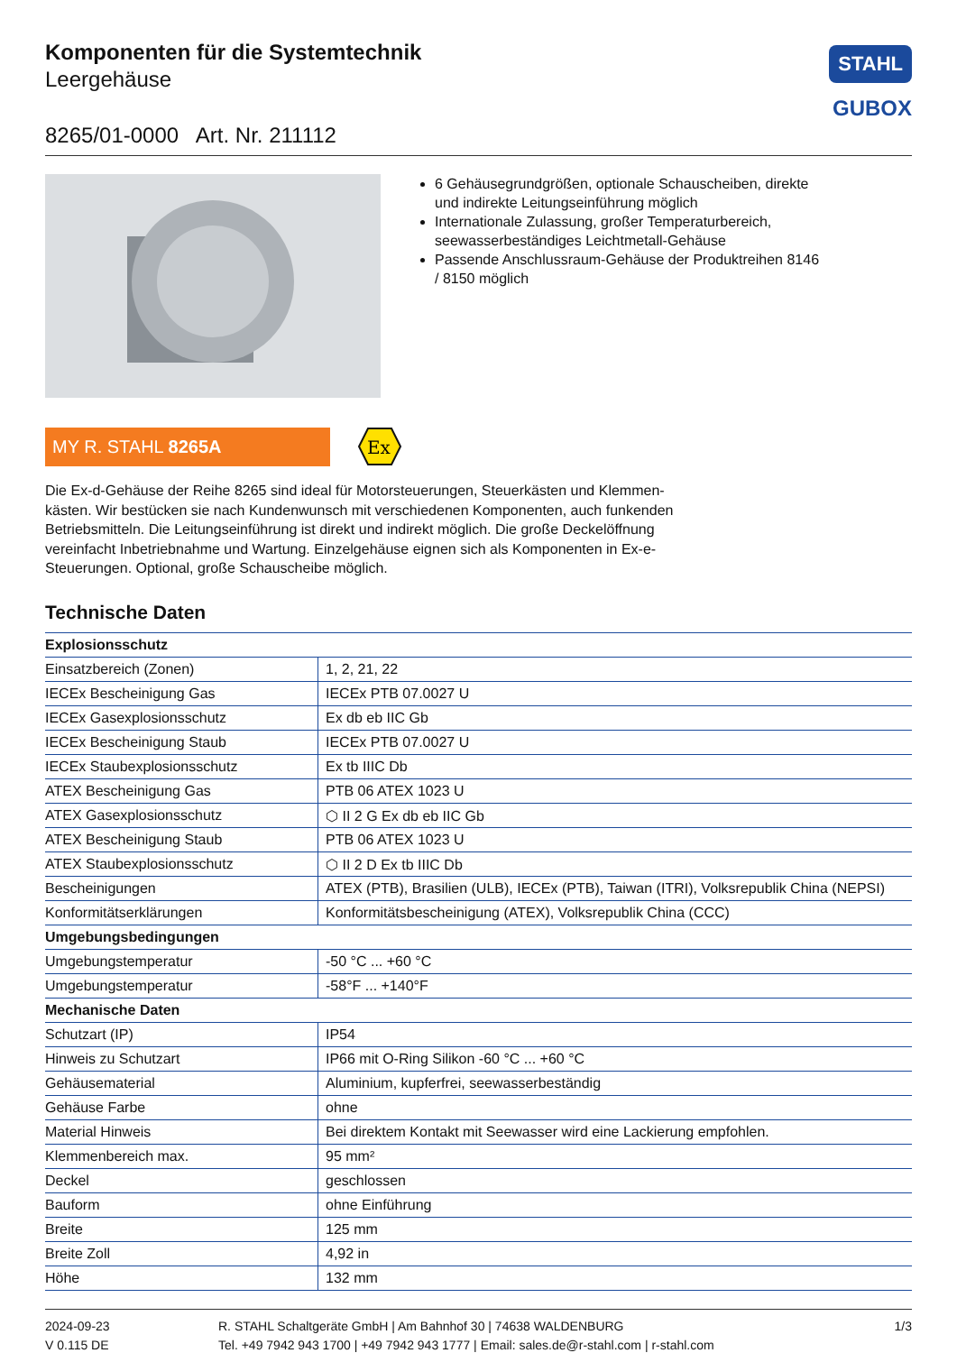Komponenten für die Systemtechnik
Leergehäuse
STAHL
GUBOX
8265/01-0000 Art. Nr. 211112
6 Gehäusegrundgrößen, optionale Schauscheiben, direkte und indirekte Leitungseinführung möglich
Internationale Zulassung, großer Temperaturbereich, seewasserbeständiges Leichtmetall-Gehäuse
Passende Anschlussraum-Gehäuse der Produktreihen 8146 / 8150 möglich
MY R. STAHL 8265A
Ex
Die Ex-d-Gehäuse der Reihe 8265 sind ideal für Motorsteuerungen, Steuerkästen und Klemmen-kästen. Wir bestücken sie nach Kundenwunsch mit verschiedenen Komponenten, auch funkenden Betriebsmitteln. Die Leitungseinführung ist direkt und indirekt möglich. Die große Deckelöffnung vereinfacht Inbetriebnahme und Wartung. Einzelgehäuse eignen sich als Komponenten in Ex-e-Steuerungen. Optional, große Schauscheibe möglich.
Technische Daten
| Explosionsschutz | |
| Einsatzbereich (Zonen) | 1, 2, 21, 22 |
| IECEx Bescheinigung Gas | IECEx PTB 07.0027 U |
| IECEx Gasexplosionsschutz | Ex db eb IIC Gb |
| IECEx Bescheinigung Staub | IECEx PTB 07.0027 U |
| IECEx Staubexplosionsschutz | Ex tb IIIC Db |
| ATEX Bescheinigung Gas | PTB 06 ATEX 1023 U |
| ATEX Gasexplosionsschutz | ⬡ II 2 G Ex db eb IIC Gb |
| ATEX Bescheinigung Staub | PTB 06 ATEX 1023 U |
| ATEX Staubexplosionsschutz | ⬡ II 2 D Ex tb IIIC Db |
| Bescheinigungen | ATEX (PTB), Brasilien (ULB), IECEx (PTB), Taiwan (ITRI), Volksrepublik China (NEPSI) |
| Konformitätserklärungen | Konformitätsbescheinigung (ATEX), Volksrepublik China (CCC) |
| Umgebungsbedingungen | |
| Umgebungstemperatur | -50 °C ... +60 °C |
| Umgebungstemperatur | -58°F ... +140°F |
| Mechanische Daten | |
| Schutzart (IP) | IP54 |
| Hinweis zu Schutzart | IP66 mit O-Ring Silikon -60 °C ... +60 °C |
| Gehäusematerial | Aluminium, kupferfrei, seewasserbeständig |
| Gehäuse Farbe | ohne |
| Material Hinweis | Bei direktem Kontakt mit Seewasser wird eine Lackierung empfohlen. |
| Klemmenbereich max. | 95 mm² |
| Deckel | geschlossen |
| Bauform | ohne Einführung |
| Breite | 125 mm |
| Breite Zoll | 4,92 in |
| Höhe | 132 mm |
2024-09-23
V 0.115 DE
R. STAHL Schaltgeräte GmbH | Am Bahnhof 30 | 74638 WALDENBURG
Tel. +49 7942 943 1700 | +49 7942 943 1777 | Email: sales.de@r-stahl.com | r-stahl.com
1/3